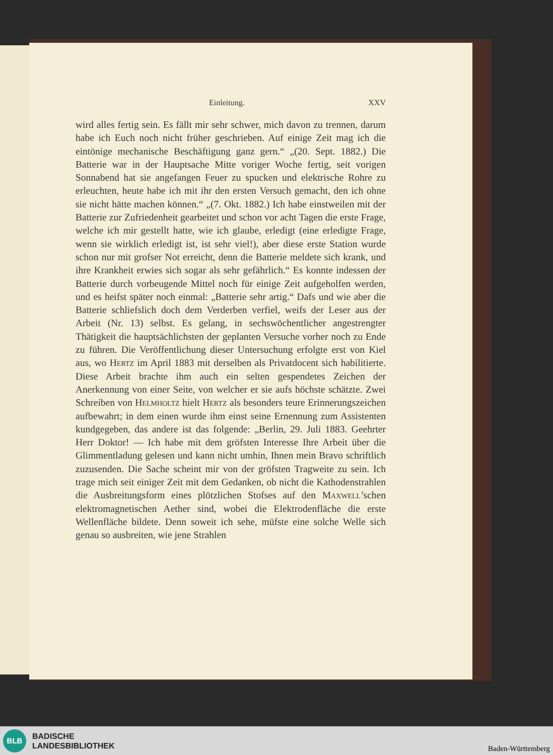Einleitung. XXV
wird alles fertig sein. Es fällt mir sehr schwer, mich davon zu trennen, darum habe ich Euch noch nicht früher geschrieben. Auf einige Zeit mag ich die eintönige mechanische Beschäftigung ganz gern.“ „(20. Sept. 1882.) Die Batterie war in der Hauptsache Mitte voriger Woche fertig, seit vorigen Sonnabend hat sie angefangen Feuer zu spucken und elektrische Rohre zu erleuchten, heute habe ich mit ihr den ersten Versuch gemacht, den ich ohne sie nicht hätte machen können.“ „(7. Okt. 1882.) Ich habe einstweilen mit der Batterie zur Zufriedenheit gearbeitet und schon vor acht Tagen die erste Frage, welche ich mir gestellt hatte, wie ich glaube, erledigt (eine erledigte Frage, wenn sie wirklich erledigt ist, ist sehr viel!), aber diese erste Station wurde schon nur mit grofser Not erreicht, denn die Batterie meldete sich krank, und ihre Krankheit erwies sich sogar als sehr gefährlich.“ Es konnte indessen der Batterie durch vorbeugende Mittel noch für einige Zeit aufgeholfen werden, und es heifst später noch einmal: „Batterie sehr artig.“ Dafs und wie aber die Batterie schliefslich doch dem Verderben verfiel, weifs der Leser aus der Arbeit (Nr. 13) selbst. Es gelang, in sechswöchentlicher angestrengter Thätigkeit die hauptsächlichsten der geplanten Versuche vorher noch zu Ende zu führen. Die Veröffentlichung dieser Untersuchung erfolgte erst von Kiel aus, wo Hertz im April 1883 mit derselben als Privatdocent sich habilitierte. Diese Arbeit brachte ihm auch ein selten gespendetes Zeichen der Anerkennung von einer Seite, von welcher er sie aufs höchste schätzte. Zwei Schreiben von Helmholtz hielt Hertz als besonders teure Erinnerungszeichen aufbewahrt; in dem einen wurde ihm einst seine Ernennung zum Assistenten kundgegeben, das andere ist das folgende: „Berlin, 29. Juli 1883. Geehrter Herr Doktor! — Ich habe mit dem gröfsten Interesse Ihre Arbeit über die Glimmentladung gelesen und kann nicht umhin, Ihnen mein Bravo schriftlich zuzusenden. Die Sache scheint mir von der gröfsten Tragweite zu sein. Ich trage mich seit einiger Zeit mit dem Gedanken, ob nicht die Kathodenstrahlen die Ausbreitungsform eines plötzlichen Stofses auf den Maxwell’schen elektromagnetischen Aether sind, wobei die Elektrodenfläche die erste Wellenfläche bildete. Denn soweit ich sehe, müfste eine solche Welle sich genau so ausbreiten, wie jene Strahlen
BLB
BADISCHE
LANDESBIBLIOTHEK
Baden-Württemberg